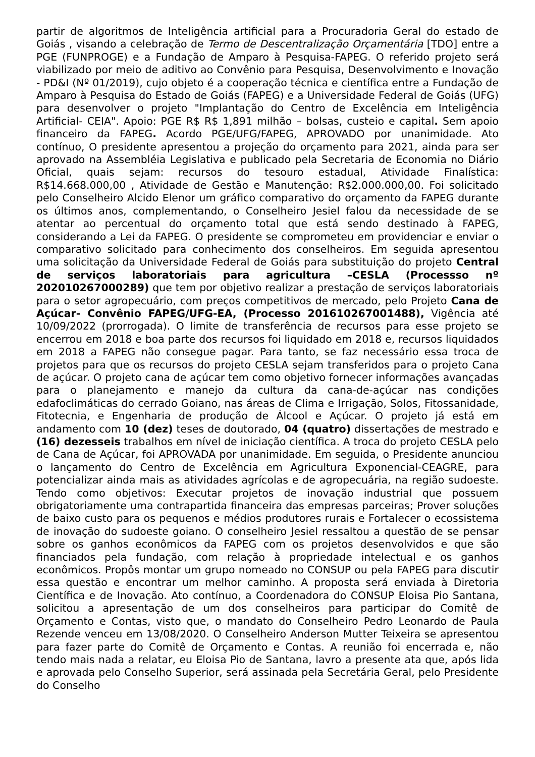partir de algoritmos de Inteligência artificial para a Procuradoria Geral do estado de Goiás , visando a celebração de Termo de Descentralização Orçamentária [TDO] entre a PGE (FUNPROGE) e a Fundação de Amparo à Pesquisa-FAPEG. O referido projeto será viabilizado por meio de aditivo ao Convênio para Pesquisa, Desenvolvimento e Inovação - PD&I (Nº 01/2019), cujo objeto é a cooperação técnica e científica entre a Fundação de Amparo à Pesquisa do Estado de Goiás (FAPEG) e a Universidade Federal de Goiás (UFG) para desenvolver o projeto "Implantação do Centro de Excelência em Inteligência Artificial- CEIA". Apoio: PGE R$ R$ 1,891 milhão – bolsas, custeio e capital. Sem apoio financeiro da FAPEG. Acordo PGE/UFG/FAPEG, APROVADO por unanimidade. Ato contínuo, O presidente apresentou a projeção do orçamento para 2021, ainda para ser aprovado na Assembléia Legislativa e publicado pela Secretaria de Economia no Diário Oficial, quais sejam: recursos do tesouro estadual, Atividade Finalística: R$14.668.000,00 , Atividade de Gestão e Manutenção: R$2.000.000,00. Foi solicitado pelo Conselheiro Alcido Elenor um gráfico comparativo do orçamento da FAPEG durante os últimos anos, complementando, o Conselheiro Jesiel falou da necessidade de se atentar ao percentual do orçamento total que está sendo destinado à FAPEG, considerando a Lei da FAPEG. O presidente se comprometeu em providenciar e enviar o comparativo solicitado para conhecimento dos conselheiros. Em seguida apresentou uma solicitação da Universidade Federal de Goiás para substituição do projeto Central de serviços laboratoriais para agricultura –CESLA (Processso nº 202010267000289) que tem por objetivo realizar a prestação de serviços laboratoriais para o setor agropecuário, com preços competitivos de mercado, pelo Projeto Cana de Açúcar- Convênio FAPEG/UFG-EA, (Processo 201610267001488), Vigência até 10/09/2022 (prorrogada). O limite de transferência de recursos para esse projeto se encerrou em 2018 e boa parte dos recursos foi liquidado em 2018 e, recursos liquidados em 2018 a FAPEG não consegue pagar. Para tanto, se faz necessário essa troca de projetos para que os recursos do projeto CESLA sejam transferidos para o projeto Cana de açúcar. O projeto cana de açúcar tem como objetivo fornecer informações avançadas para o planejamento e manejo da cultura da cana-de-açúcar nas condições edafoclimáticas do cerrado Goiano, nas áreas de Clima e Irrigação, Solos, Fitossanidade, Fitotecnia, e Engenharia de produção de Álcool e Açúcar. O projeto já está em andamento com 10 (dez) teses de doutorado, 04 (quatro) dissertações de mestrado e (16) dezesseis trabalhos em nível de iniciação científica. A troca do projeto CESLA pelo de Cana de Açúcar, foi APROVADA por unanimidade. Em seguida, o Presidente anunciou o lançamento do Centro de Excelência em Agricultura Exponencial-CEAGRE, para potencializar ainda mais as atividades agrícolas e de agropecuária, na região sudoeste. Tendo como objetivos: Executar projetos de inovação industrial que possuem obrigatoriamente uma contrapartida financeira das empresas parceiras; Prover soluções de baixo custo para os pequenos e médios produtores rurais e Fortalecer o ecossistema de inovação do sudoeste goiano. O conselheiro Jesiel ressaltou a questão de se pensar sobre os ganhos econômicos da FAPEG com os projetos desenvolvidos e que são financiados pela fundação, com relação à propriedade intelectual e os ganhos econômicos. Propôs montar um grupo nomeado no CONSUP ou pela FAPEG para discutir essa questão e encontrar um melhor caminho. A proposta será enviada à Diretoria Científica e de Inovação. Ato contínuo, a Coordenadora do CONSUP Eloisa Pio Santana, solicitou a apresentação de um dos conselheiros para participar do Comitê de Orçamento e Contas, visto que, o mandato do Conselheiro Pedro Leonardo de Paula Rezende venceu em 13/08/2020. O Conselheiro Anderson Mutter Teixeira se apresentou para fazer parte do Comitê de Orçamento e Contas. A reunião foi encerrada e, não tendo mais nada a relatar, eu Eloisa Pio de Santana, lavro a presente ata que, após lida e aprovada pelo Conselho Superior, será assinada pela Secretária Geral, pelo Presidente do Conselho